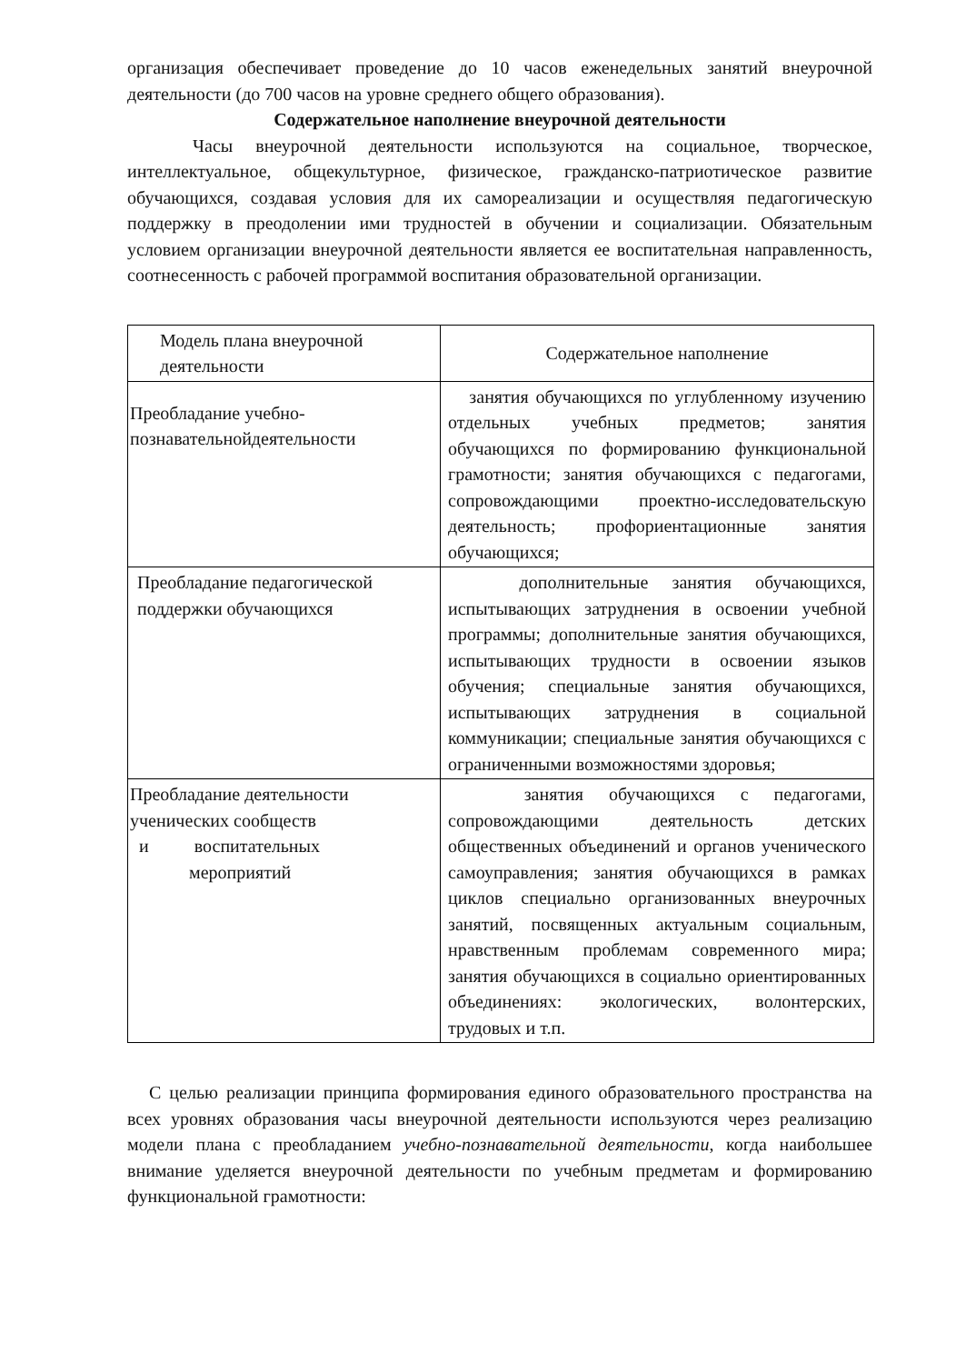организация обеспечивает проведение до 10 часов еженедельных занятий внеурочной деятельности (до 700 часов на уровне среднего общего образования).
Содержательное наполнение внеурочной деятельности
Часы внеурочной деятельности используются на социальное, творческое, интеллектуальное, общекультурное, физическое, гражданско-патриотическое развитие обучающихся, создавая условия для их самореализации и осуществляя педагогическую поддержку в преодолении ими трудностей в обучении и социализации. Обязательным условием организации внеурочной деятельности является ее воспитательная направленность, соотнесенность с рабочей программой воспитания образовательной организации.
| Модель плана внеурочной деятельности | Содержательное наполнение |
| Преобладание учебно-познавательнойдеятельности | занятия обучающихся по углубленному изучению отдельных учебных предметов; занятия обучающихся по формированию функциональной грамотности; занятия обучающихся с педагогами, сопровождающими проектно-исследовательскую деятельность; профориентационные занятия обучающихся; |
| Преобладание педагогической поддержки обучающихся | дополнительные занятия обучающихся, испытывающих затруднения в освоении учебной программы; дополнительные занятия обучающихся, испытывающих трудности в освоении языков обучения; специальные занятия обучающихся, испытывающих затруднения в социальной коммуникации; специальные занятия обучающихся с ограниченными возможностями здоровья; |
| Преобладание деятельности ученических сообществ и воспитательных мероприятий | занятия обучающихся с педагогами, сопровождающими деятельность детских общественных объединений и органов ученического самоуправления; занятия обучающихся в рамках циклов специально организованных внеурочных занятий, посвященных актуальным социальным, нравственным проблемам современного мира; занятия обучающихся в социально ориентированных объединениях: экологических, волонтерских, трудовых и т.п. |
С целью реализации принципа формирования единого образовательного пространства на всех уровнях образования часы внеурочной деятельности используются через реализацию модели плана с преобладанием учебно-познавательной деятельности, когда наибольшее внимание уделяется внеурочной деятельности по учебным предметам и формированию функциональной грамотности: